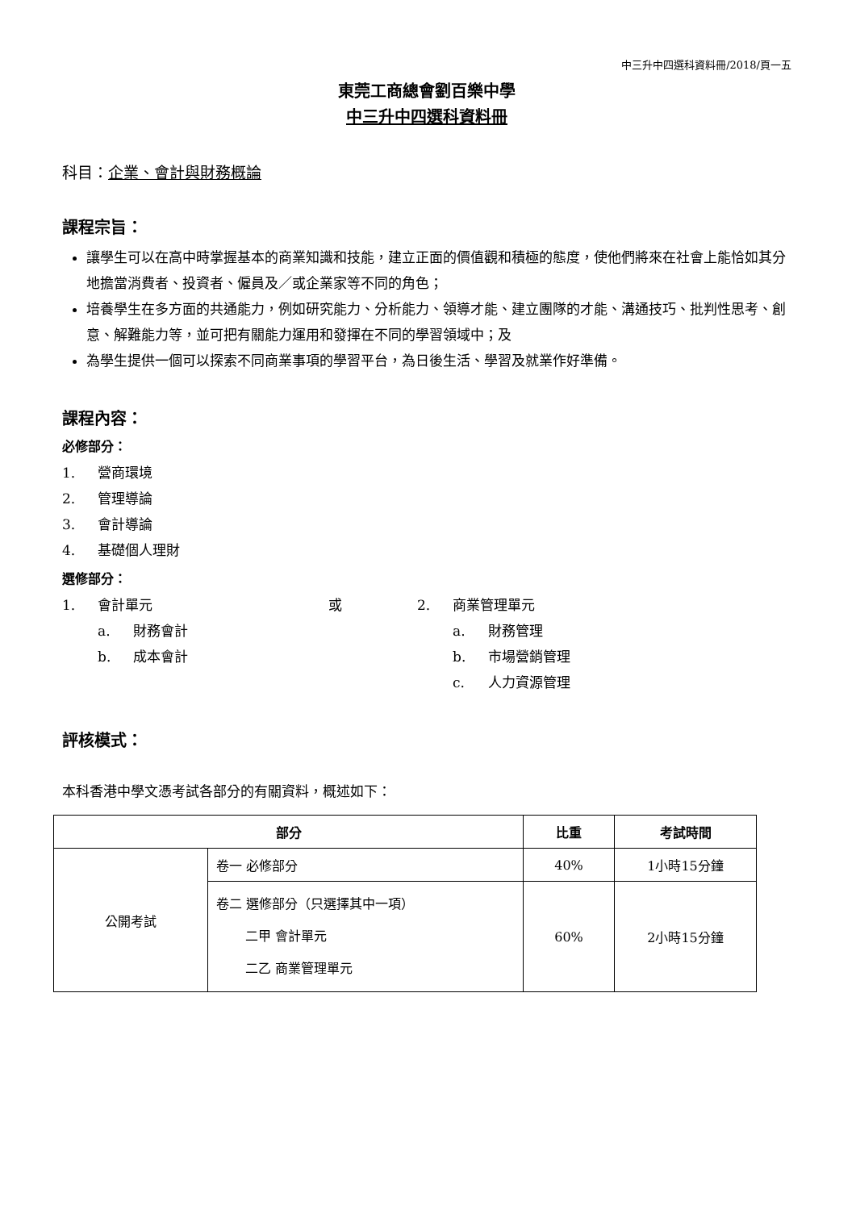中三升中四選科資料冊/2018/頁一五
東莞工商總會劉百樂中學
中三升中四選科資料冊
科目：企業、會計與財務概論
課程宗旨：
讓學生可以在高中時掌握基本的商業知識和技能，建立正面的價值觀和積極的態度，使他們將來在社會上能恰如其分地擔當消費者、投資者、僱員及／或企業家等不同的角色；
培養學生在多方面的共通能力，例如研究能力、分析能力、領導才能、建立團隊的才能、溝通技巧、批判性思考、創意、解難能力等，並可把有關能力運用和發揮在不同的學習領域中；及
為學生提供一個可以探索不同商業事項的學習平台，為日後生活、學習及就業作好準備。
課程內容：
必修部分：
1. 營商環境
2. 管理導論
3. 會計導論
4. 基礎個人理財
選修部分：
1. 會計單元
a. 財務會計
b. 成本會計
或 2. 商業管理單元
a. 財務管理
b. 市場營銷管理
c. 人力資源管理
評核模式：
本科香港中學文憑考試各部分的有關資料，概述如下：
| 部分 | | 比重 | 考試時間 |
| --- | --- | --- | --- |
| 公開考試 | 卷一 必修部分 | 40% | 1小時15分鐘 |
| | 卷二 選修部分（只選擇其中一項） 二甲 會計單元 二乙 商業管理單元 | 60% | 2小時15分鐘 |